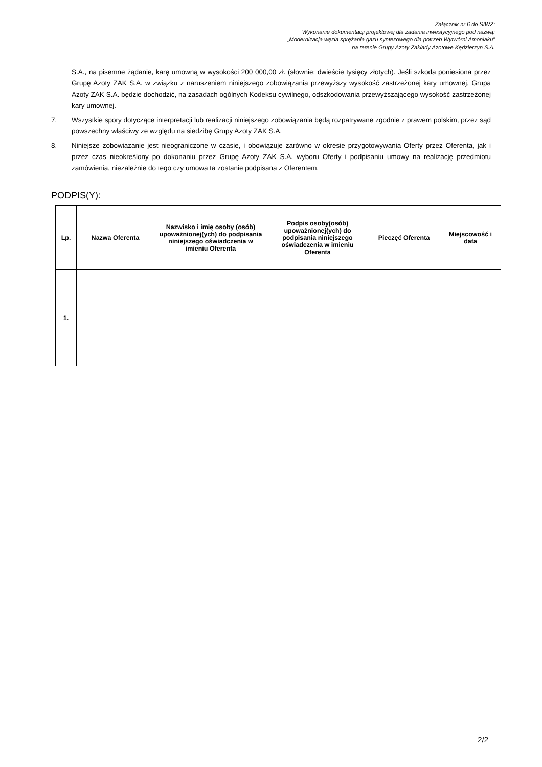Załącznik nr 6 do SIWZ:
Wykonanie dokumentacji projektowej dla zadania inwestycyjnego pod nazwą:
„Modernizacja węzła sprężania gazu syntezowego dla potrzeb Wytwórni Amoniaku”
na terenie Grupy Azoty Zakłady Azotowe Kędzierzyn S.A.
S.A., na pisemne żądanie, karę umowną w wysokości 200 000,00 zł. (słownie: dwieście tysięcy złotych). Jeśli szkoda poniesiona przez Grupę Azoty ZAK S.A. w związku z naruszeniem niniejszego zobowiązania przewyższy wysokość zastrzeżonej kary umownej, Grupa Azoty ZAK S.A. będzie dochodzić, na zasadach ogólnych Kodeksu cywilnego, odszkodowania przewyższającego wysokość zastrzeżonej kary umownej.
7. Wszystkie spory dotyczące interpretacji lub realizacji niniejszego zobowiązania będą rozpatrywane zgodnie z prawem polskim, przez sąd powszechny właściwy ze względu na siedzibę Grupy Azoty ZAK S.A.
8. Niniejsze zobowiązanie jest nieograniczone w czasie, i obowiązuje zarówno w okresie przygotowywania Oferty przez Oferenta, jak i przez czas nieokreślony po dokonaniu przez Grupę Azoty ZAK S.A. wyboru Oferty i podpisaniu umowy na realizację przedmiotu zamówienia, niezależnie do tego czy umowa ta zostanie podpisana z Oferentem.
PODPIS(Y):
| Lp. | Nazwa Oferenta | Nazwisko i imię osoby (osób) upoważnionej(ych) do podpisania niniejszego oświadczenia w imieniu Oferenta | Podpis osoby(osób) upoważnionej(ych) do podpisania niniejszego oświadczenia w imieniu Oferenta | Pieczęć Oferenta | Miejscowość i data |
| --- | --- | --- | --- | --- | --- |
| 1. | | | | | |
2/2